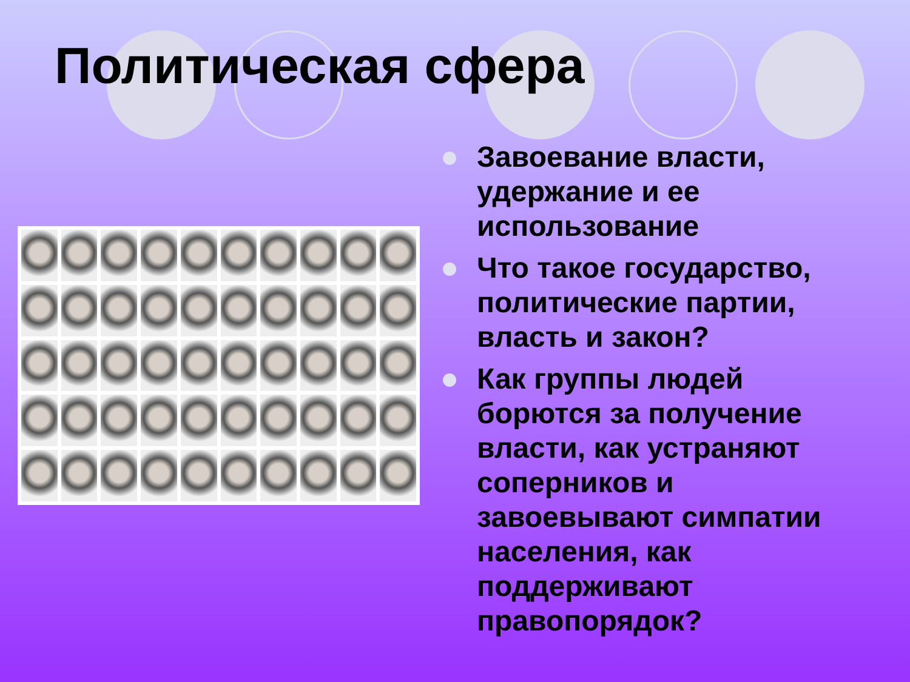Политическая сфера
Завоевание власти, удержание и ее использование
Что такое государство, политические партии, власть и закон?
Как группы людей борются за получение власти, как устраняют соперников и завоевывают симпатии населения, как поддерживают правопорядок?